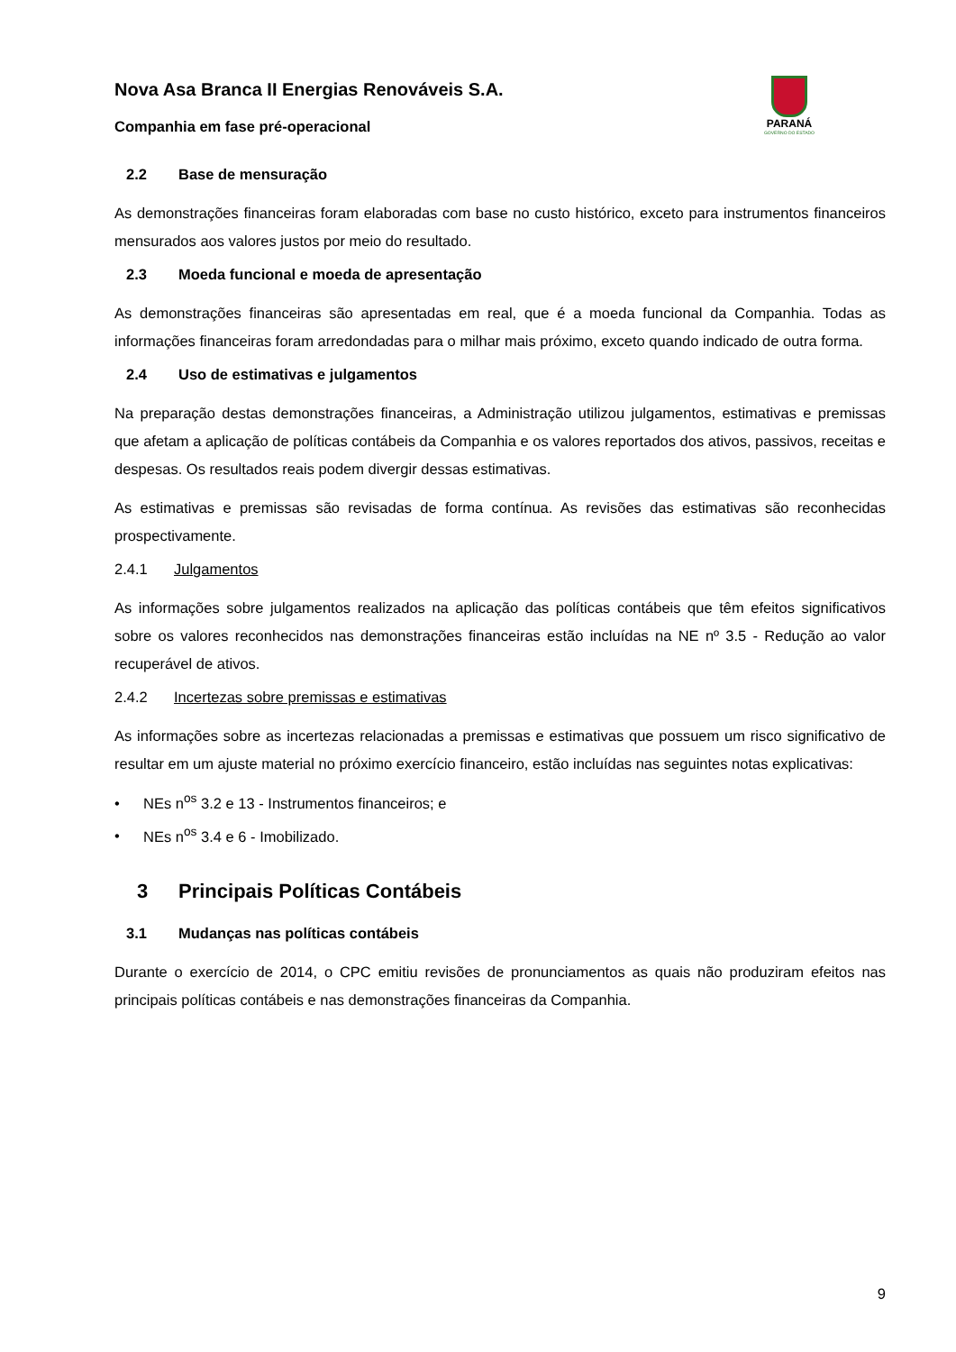PARANÁ
GOVERNO DO ESTADO
Nova Asa Branca II Energias Renováveis S.A.
Companhia em fase pré-operacional
2.2 Base de mensuração
As demonstrações financeiras foram elaboradas com base no custo histórico, exceto para instrumentos financeiros mensurados aos valores justos por meio do resultado.
2.3 Moeda funcional e moeda de apresentação
As demonstrações financeiras são apresentadas em real, que é a moeda funcional da Companhia. Todas as informações financeiras foram arredondadas para o milhar mais próximo, exceto quando indicado de outra forma.
2.4 Uso de estimativas e julgamentos
Na preparação destas demonstrações financeiras, a Administração utilizou julgamentos, estimativas e premissas que afetam a aplicação de políticas contábeis da Companhia e os valores reportados dos ativos, passivos, receitas e despesas. Os resultados reais podem divergir dessas estimativas.
As estimativas e premissas são revisadas de forma contínua. As revisões das estimativas são reconhecidas prospectivamente.
2.4.1 Julgamentos
As informações sobre julgamentos realizados na aplicação das políticas contábeis que têm efeitos significativos sobre os valores reconhecidos nas demonstrações financeiras estão incluídas na NE nº 3.5 - Redução ao valor recuperável de ativos.
2.4.2 Incertezas sobre premissas e estimativas
As informações sobre as incertezas relacionadas a premissas e estimativas que possuem um risco significativo de resultar em um ajuste material no próximo exercício financeiro, estão incluídas nas seguintes notas explicativas:
• NEs n<sup>os</sup> 3.2 e 13 - Instrumentos financeiros; e
• NEs n<sup>os</sup> 3.4 e 6 - Imobilizado.
3 Principais Políticas Contábeis
3.1 Mudanças nas políticas contábeis
Durante o exercício de 2014, o CPC emitiu revisões de pronunciamentos as quais não produziram efeitos nas principais políticas contábeis e nas demonstrações financeiras da Companhia.
9